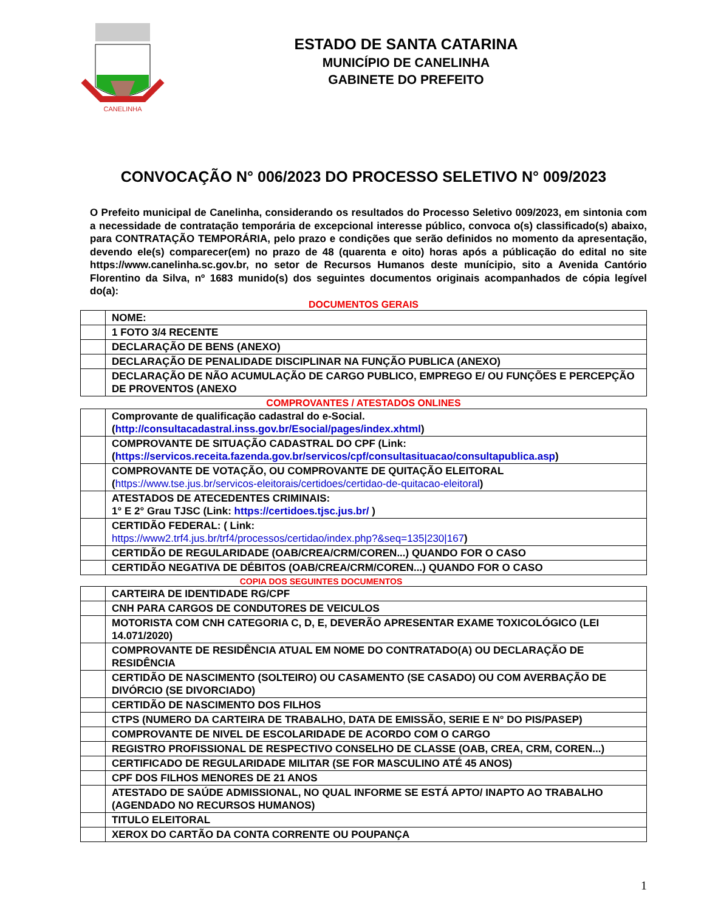CANELINHA
ESTADO DE SANTA CATARINA
MUNICÍPIO DE CANELINHA
GABINETE DO PREFEITO
CONVOCAÇÃO N° 006/2023 DO PROCESSO SELETIVO N° 009/2023
O Prefeito municipal de Canelinha, considerando os resultados do Processo Seletivo 009/2023, em sintonia com a necessidade de contratação temporária de excepcional interesse público, convoca o(s) classificado(s) abaixo, para CONTRATAÇÃO TEMPORÁRIA, pelo prazo e condições que serão definidos no momento da apresentação, devendo ele(s) comparecer(em) no prazo de 48 (quarenta e oito) horas após a públicação do edital no site https://www.canelinha.sc.gov.br, no setor de Recursos Humanos deste munícipio, sito a Avenida Cantório Florentino da Silva, nº 1683 munido(s) dos seguintes documentos originais acompanhados de cópia legível do(a):
DOCUMENTOS GERAIS
| | NOME: |
| | 1 FOTO 3/4 RECENTE |
| | DECLARAÇÃO DE BENS (ANEXO) |
| | DECLARAÇÃO DE PENALIDADE DISCIPLINAR NA FUNÇÃO PUBLICA (ANEXO) |
| | DECLARAÇÃO DE NÃO ACUMULAÇÃO DE CARGO PUBLICO, EMPREGO E/ OU FUNÇÕES E PERCEPÇÃO DE PROVENTOS (ANEXO |
COMPROVANTES / ATESTADOS ONLINES
| | Comprovante de qualificação cadastral do e-Social. ( http://consultacadastral.inss.gov.br/Esocial/pages/index.xhtml ) |
| | COMPROVANTE DE SITUAÇÃO CADASTRAL DO CPF (Link: ( https://servicos.receita.fazenda.gov.br/servicos/cpf/consultasituacao/consultapublica.asp ) |
| | COMPROVANTE DE VOTAÇÃO, OU COMPROVANTE DE QUITAÇÃO ELEITORAL ( https://www.tse.jus.br/servicos-eleitorais/certidoes/certidao-de-quitacao-eleitoral ) |
| | ATESTADOS DE ATECEDENTES CRIMINAIS: 1° E 2° Grau TJSC (Link: https://certidoes.tjsc.jus.br/ ) |
| | CERTIDÃO FEDERAL: ( Link: https://www2.trf4.jus.br/trf4/processos/certidao/index.php?&seq=135/230/167 ) |
| | CERTIDÃO DE REGULARIDADE (OAB/CREA/CRM/COREN...) QUANDO FOR O CASO |
| | CERTIDÃO NEGATIVA DE DÉBITOS (OAB/CREA/CRM/COREN...) QUANDO FOR O CASO |
COPIA DOS SEGUINTES DOCUMENTOS
| | CARTEIRA DE IDENTIDADE RG/CPF |
| | CNH PARA CARGOS DE CONDUTORES DE VEICULOS |
| | MOTORISTA COM CNH CATEGORIA C, D, E, DEVERÃO APRESENTAR EXAME TOXICOLÓGICO (LEI 14.071/2020) |
| | COMPROVANTE DE RESIDÊNCIA ATUAL EM NOME DO CONTRATADO(A) OU DECLARAÇÃO DE RESIDÊNCIA |
| | CERTIDÃO DE NASCIMENTO (SOLTEIRO) OU CASAMENTO (SE CASADO) OU COM AVERBAÇÃO DE DIVÓRCIO (SE DIVORCIADO) |
| | CERTIDÃO DE NASCIMENTO DOS FILHOS |
| | CTPS (NUMERO DA CARTEIRA DE TRABALHO, DATA DE EMISSÃO, SERIE E N° DO PIS/PASEP) |
| | COMPROVANTE DE NIVEL DE ESCOLARIDADE DE ACORDO COM O CARGO |
| | REGISTRO PROFISSIONAL DE RESPECTIVO CONSELHO DE CLASSE (OAB, CREA, CRM, COREN...) |
| | CERTIFICADO DE REGULARIDADE MILITAR (SE FOR MASCULINO ATÉ 45 ANOS) |
| | CPF DOS FILHOS MENORES DE 21 ANOS |
| | ATESTADO DE SAÚDE ADMISSIONAL, NO QUAL INFORME SE ESTÁ APTO/ INAPTO AO TRABALHO (AGENDADO NO RECURSOS HUMANOS) |
| | TITULO ELEITORAL |
| | XEROX DO CARTÃO DA CONTA CORRENTE OU POUPANÇA |
1